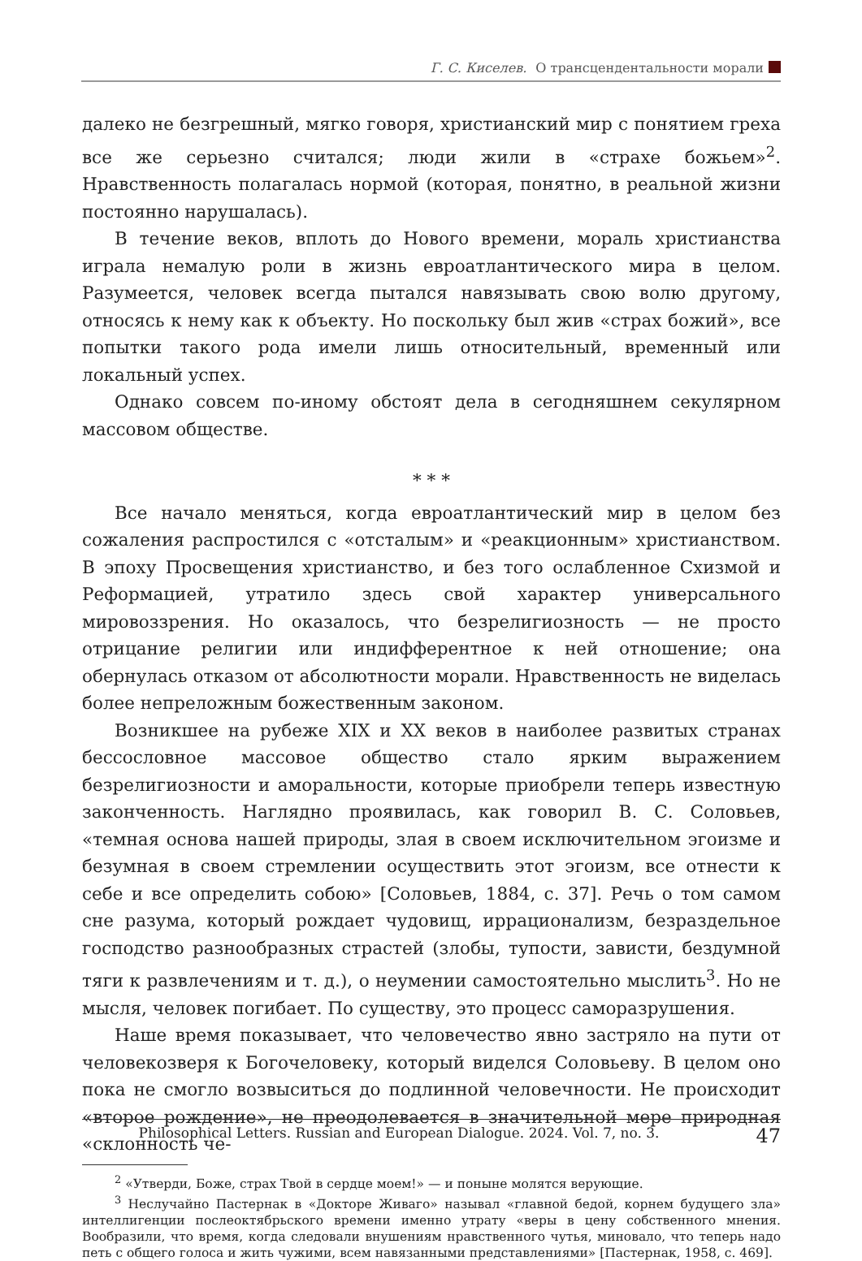Г. С. Киселев. О трансцендентальности морали
далеко не безгрешный, мягко говоря, христианский мир с понятием греха все же серьезно считался; люди жили в «страхе божьем»<sup>2</sup>. Нравственность полагалась нормой (которая, понятно, в реальной жизни постоянно нарушалась).
В течение веков, вплоть до Нового времени, мораль христианства играла немалую роли в жизнь евроатлантического мира в целом. Разумеется, человек всегда пытался навязывать свою волю другому, относясь к нему как к объекту. Но поскольку был жив «страх божий», все попытки такого рода имели лишь относительный, временный или локальный успех.
Однако совсем по-иному обстоят дела в сегодняшнем секулярном массовом обществе.
* * *
Все начало меняться, когда евроатлантический мир в целом без сожаления распростился с «отсталым» и «реакционным» христианством. В эпоху Просвещения христианство, и без того ослабленное Схизмой и Реформацией, утратило здесь свой характер универсального мировоззрения. Но оказалось, что безрелигиозность — не просто отрицание религии или индифферентное к ней отношение; она обернулась отказом от абсолютности морали. Нравственность не виделась более непреложным божественным законом.
Возникшее на рубеже XIX и XX веков в наиболее развитых странах бессословное массовое общество стало ярким выражением безрелигиозности и аморальности, которые приобрели теперь известную законченность. Наглядно проявилась, как говорил В. С. Соловьев, «темная основа нашей природы, злая в своем исключительном эгоизме и безумная в своем стремлении осуществить этот эгоизм, все отнести к себе и все определить собою» [Соловьев, 1884, с. 37]. Речь о том самом сне разума, который рождает чудовищ, иррационализм, безраздельное господство разнообразных страстей (злобы, тупости, зависти, бездумной тяги к развлечениям и т. д.), о неумении самостоятельно мыслить<sup>3</sup>. Но не мысля, человек погибает. По существу, это процесс саморазрушения.
Наше время показывает, что человечество явно застряло на пути от человекозверя к Богочеловеку, который виделся Соловьеву. В целом оно пока не смогло возвыситься до подлинной человечности. Не происходит «второе рождение», не преодолевается в значительной мере природная «склонность че-
<sup>2</sup> «Утверди, Боже, страх Твой в сердце моем!» — и поныне молятся верующие.
<sup>3</sup> Неслучайно Пастернак в «Докторе Живаго» называл «главной бедой, корнем будущего зла» интеллигенции послеоктябрьского времени именно утрату «веры в цену собственного мнения. Вообразили, что время, когда следовали внушениям нравственного чутья, миновало, что теперь надо петь с общего голоса и жить чужими, всем навязанными представлениями» [Пастернак, 1958, с. 469].
Philosophical Letters. Russian and European Dialogue. 2024. Vol. 7, no. 3. 47